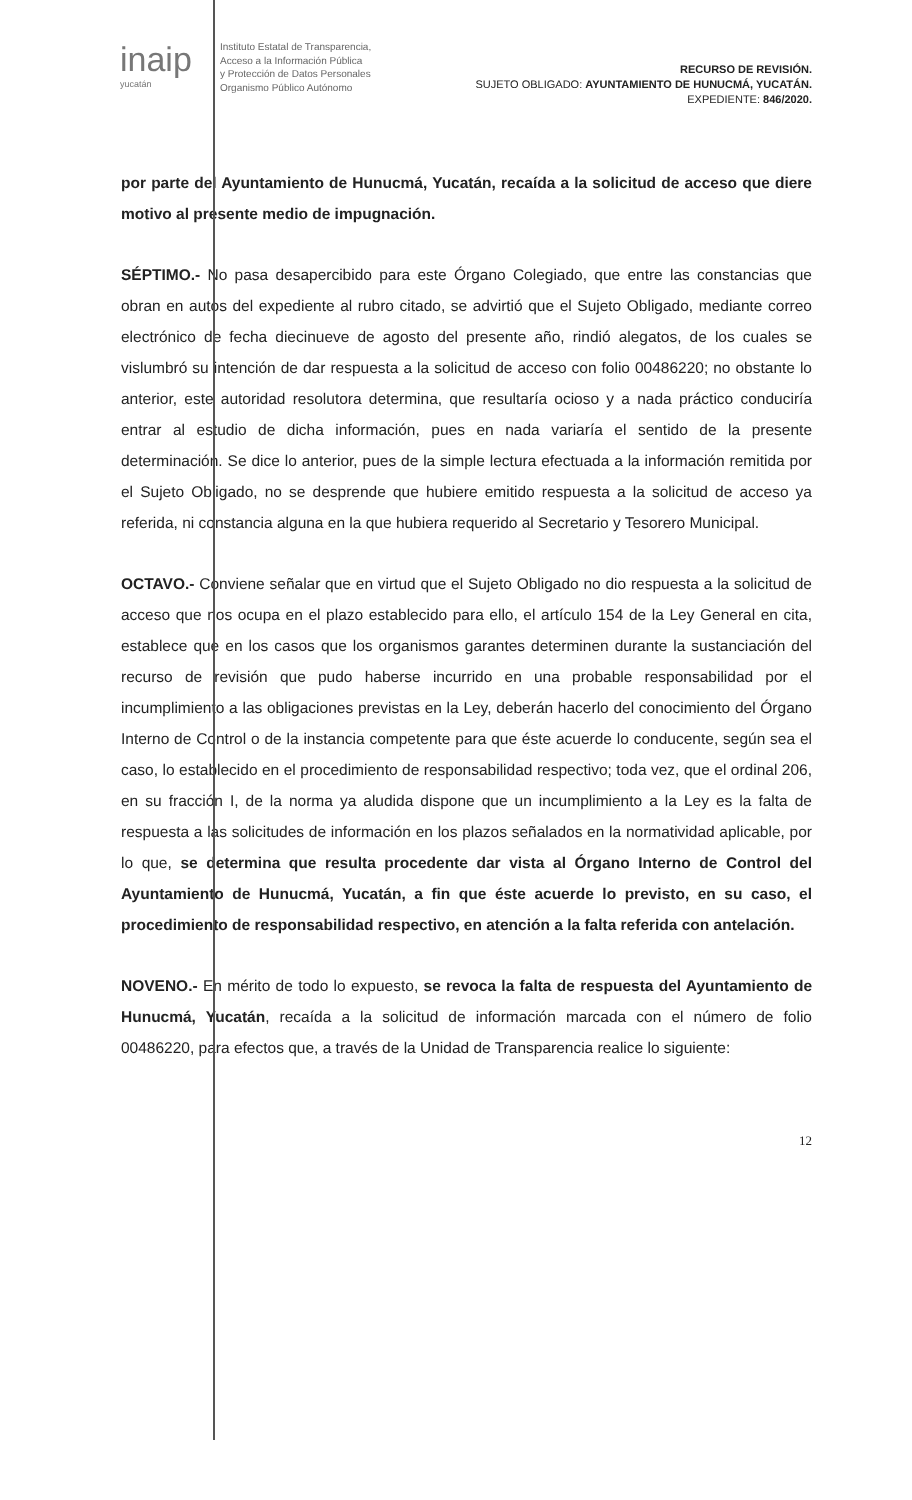inaip
yucatán
Instituto Estatal de Transparencia, Acceso a la Información Pública
y Protección de Datos Personales
Organismo Público Autónomo
RECURSO DE REVISIÓN.
SUJETO OBLIGADO: AYUNTAMIENTO DE HUNUCMÁ, YUCATÁN.
EXPEDIENTE: 846/2020.
por parte del Ayuntamiento de Hunucmá, Yucatán, recaída a la solicitud de acceso que diere motivo al presente medio de impugnación.
SÉPTIMO.- No pasa desapercibido para este Órgano Colegiado, que entre las constancias que obran en autos del expediente al rubro citado, se advirtió que el Sujeto Obligado, mediante correo electrónico de fecha diecinueve de agosto del presente año, rindió alegatos, de los cuales se vislumbró su intención de dar respuesta a la solicitud de acceso con folio 00486220; no obstante lo anterior, este autoridad resolutora determina, que resultaría ocioso y a nada práctico conduciría entrar al estudio de dicha información, pues en nada variaría el sentido de la presente determinación. Se dice lo anterior, pues de la simple lectura efectuada a la información remitida por el Sujeto Obligado, no se desprende que hubiere emitido respuesta a la solicitud de acceso ya referida, ni constancia alguna en la que hubiera requerido al Secretario y Tesorero Municipal.
OCTAVO.- Conviene señalar que en virtud que el Sujeto Obligado no dio respuesta a la solicitud de acceso que nos ocupa en el plazo establecido para ello, el artículo 154 de la Ley General en cita, establece que en los casos que los organismos garantes determinen durante la sustanciación del recurso de revisión que pudo haberse incurrido en una probable responsabilidad por el incumplimiento a las obligaciones previstas en la Ley, deberán hacerlo del conocimiento del Órgano Interno de Control o de la instancia competente para que éste acuerde lo conducente, según sea el caso, lo establecido en el procedimiento de responsabilidad respectivo; toda vez, que el ordinal 206, en su fracción I, de la norma ya aludida dispone que un incumplimiento a la Ley es la falta de respuesta a las solicitudes de información en los plazos señalados en la normatividad aplicable, por lo que, se determina que resulta procedente dar vista al Órgano Interno de Control del Ayuntamiento de Hunucmá, Yucatán, a fin que éste acuerde lo previsto, en su caso, el procedimiento de responsabilidad respectivo, en atención a la falta referida con antelación.
NOVENO.- En mérito de todo lo expuesto, se revoca la falta de respuesta del Ayuntamiento de Hunucmá, Yucatán, recaída a la solicitud de información marcada con el número de folio 00486220, para efectos que, a través de la Unidad de Transparencia realice lo siguiente:
12